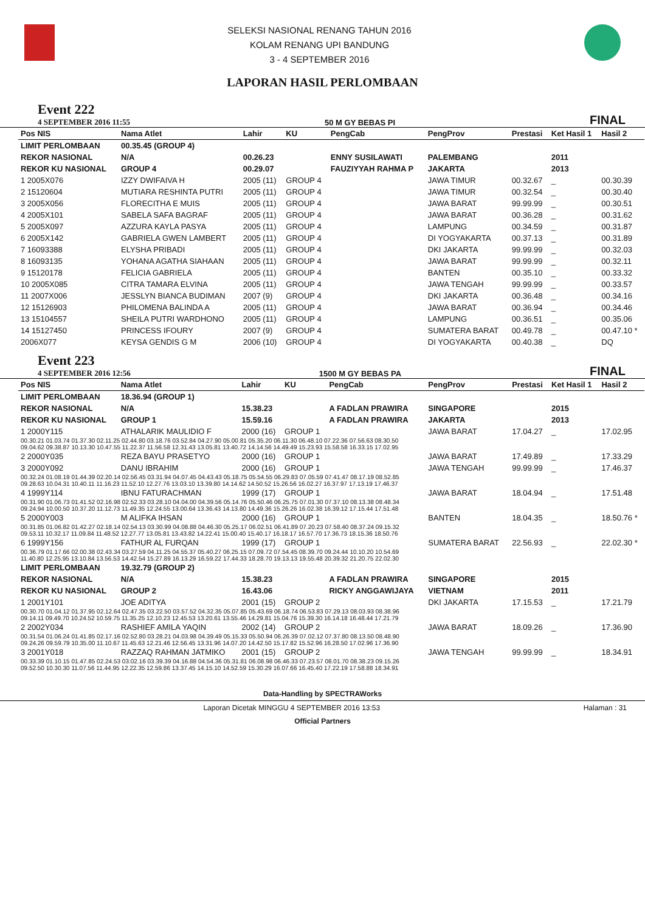SELEKSI NASIONAL RENANG TAHUN 2016
KOLAM RENANG UPI BANDUNG
3 - 4 SEPTEMBER 2016
LAPORAN HASIL PERLOMBAAN
Event 222
4 SEPTEMBER 2016 11:55
50 M GY BEBAS PI FINAL
| Pos NIS | Nama Atlet | Lahir | KU | PengCab | PengProv | Prestasi | Ket Hasil 1 | Hasil 2 |
| --- | --- | --- | --- | --- | --- | --- | --- | --- |
| LIMIT PERLOMBAAN | 00.35.45 (GROUP 4) | | | | | | | |
| REKOR NASIONAL | N/A | 00.26.23 | | ENNY SUSILAWATI | PALEMBANG | | 2011 | |
| REKOR KU NASIONAL | GROUP 4 | 00.29.07 | | FAUZIYYAH RAHMA P | JAKARTA | | 2013 | |
| 1 2005X076 | IZZY DWIFAIVA H | 2005 (11) | GROUP 4 | | JAWA TIMUR | 00.32.67 | _ | 00.30.39 |
| 2 15120604 | MUTIARA RESHINTA PUTRI | 2005 (11) | GROUP 4 | | JAWA TIMUR | 00.32.54 | _ | 00.30.40 |
| 3 2005X056 | FLORECITHA E MUIS | 2005 (11) | GROUP 4 | | JAWA BARAT | 99.99.99 | _ | 00.30.51 |
| 4 2005X101 | SABELA SAFA BAGRAF | 2005 (11) | GROUP 4 | | JAWA BARAT | 00.36.28 | _ | 00.31.62 |
| 5 2005X097 | AZZURA KAYLA PASYA | 2005 (11) | GROUP 4 | | LAMPUNG | 00.34.59 | _ | 00.31.87 |
| 6 2005X142 | GABRIELA GWEN LAMBERT | 2005 (11) | GROUP 4 | | DI YOGYAKARTA | 00.37.13 | _ | 00.31.89 |
| 7 16093388 | ELYSHA PRIBADI | 2005 (11) | GROUP 4 | | DKI JAKARTA | 99.99.99 | _ | 00.32.03 |
| 8 16093135 | YOHANA AGATHA SIAHAAN | 2005 (11) | GROUP 4 | | JAWA BARAT | 99.99.99 | _ | 00.32.11 |
| 9 15120178 | FELICIA GABRIELA | 2005 (11) | GROUP 4 | | BANTEN | 00.35.10 | _ | 00.33.32 |
| 10 2005X085 | CITRA TAMARA ELVINA | 2005 (11) | GROUP 4 | | JAWA TENGAH | 99.99.99 | _ | 00.33.57 |
| 11 2007X006 | JESSLYN BIANCA BUDIMAN | 2007 (9) | GROUP 4 | | DKI JAKARTA | 00.36.48 | _ | 00.34.16 |
| 12 15126903 | PHILOMENA BALINDA A | 2005 (11) | GROUP 4 | | JAWA BARAT | 00.36.94 | _ | 00.34.46 |
| 13 15104557 | SHEILA PUTRI WARDHONO | 2005 (11) | GROUP 4 | | LAMPUNG | 00.36.51 | _ | 00.35.06 |
| 14 15127450 | PRINCESS IFOURY | 2007 (9) | GROUP 4 | | SUMATERA BARAT | 00.49.78 | _ | 00.47.10 * |
| 2006X077 | KEYSA GENDIS G M | 2006 (10) | GROUP 4 | | DI YOGYAKARTA | 00.40.38 | _ | DQ |
Event 223
4 SEPTEMBER 2016 12:56
1500 M GY BEBAS PA FINAL
| Pos NIS | Nama Atlet | Lahir | KU | PengCab | PengProv | Prestasi | Ket Hasil 1 | Hasil 2 |
| --- | --- | --- | --- | --- | --- | --- | --- | --- |
| LIMIT PERLOMBAAN | 18.36.94 (GROUP 1) | | | | | | | |
| REKOR NASIONAL | N/A | 15.38.23 | | A FADLAN PRAWIRA | SINGAPORE | | 2015 | |
| REKOR KU NASIONAL | GROUP 1 | 15.59.16 | | A FADLAN PRAWIRA | JAKARTA | | 2013 | |
| 1 2000Y115 | ATHALARIK MAULIDIO F | 2000 (16) | GROUP 1 | | JAWA BARAT | 17.04.27 | _ | 17.02.95 |
| 00.30.21 01.03.74 01.37.30 02.11.25 02.44.80 03.18.76 03.52.84 04.27.90 05.00.81 05.35.20 06.11.30 06.48.10 07.22.36 07.56.63 08.30.50 09.04.62 09.38.87 10.13.30 10.47.55 11.22.37 11.56.58 12.31.43 13.05.81 13.40.72 14.14.56 14.49.49 15.23.93 15.58.58 16.33.15 17.02.95 | | | | | | | | |
| 2 2000Y035 | REZA BAYU PRASETYO | 2000 (16) | GROUP 1 | | JAWA BARAT | 17.49.89 | _ | 17.33.29 |
| 3 2000Y092 | DANU IBRAHIM | 2000 (16) | GROUP 1 | | JAWA TENGAH | 99.99.99 | _ | 17.46.37 |
| 00.32.24 01.08.19 01.44.39 02.20.14 02.56.45 03.31.94 04.07.45 04.43.43 05.18.75 05.54.55 06.29.83 07.05.59 07.41.47 08.17.19 08.52.85 09.28.63 10.04.31 10.40.11 11.16.23 11.52.10 12.27.76 13.03.10 13.39.80 14.14.62 14.50.52 15.26.56 16.02.27 16.37.97 17.13.19 17.46.37 | | | | | | | | |
| 4 1999Y114 | IBNU FATURACHMAN | 1999 (17) | GROUP 1 | | JAWA BARAT | 18.04.94 | _ | 17.51.48 |
| 00.31.90 01.06.73 01.41.52 02.16.98 02.52.33 03.28.10 04.04.00 04.39.56 05.14.76 05.50.46 06.25.75 07.01.30 07.37.10 08.13.38 08.48.34 09.24.94 10.00.50 10.37.20 11.12.73 11.49.35 12.24.55 13.00.64 13.36.43 14.13.80 14.49.36 15.26.26 16.02.38 16.39.12 17.15.44 17.51.48 | | | | | | | | |
| 5 2000Y003 | M ALIFKA IHSAN | 2000 (16) | GROUP 1 | | BANTEN | 18.04.35 | _ | 18.50.76 * |
| 00.31.85 01.06.82 01.42.27 02.18.14 02.54.13 03.30.99 04.08.88 04.46.30 05.25.17 06.02.51 06.41.89 07.20.23 07.58.40 08.37.24 09.15.32 09.53.11 10.32.17 11.09.84 11.48.52 12.27.77 13.05.81 13.43.82 14.22.41 15.00.40 15.40.17 16.18.17 16.57.70 17.36.73 18.15.36 18.50.76 | | | | | | | | |
| 6 1999Y156 | FATHUR AL FURQAN | 1999 (17) | GROUP 1 | | SUMATERA BARAT | 22.56.93 | _ | 22.02.30 * |
| 00.36.79 01.17.66 02.00.38 02.43.34 03.27.59 04.11.25 04.55.37 05.40.27 06.25.15 07.09.72 07.54.45 08.39.70 09.24.44 10.10.20 10.54.69 11.40.80 12.25.95 13.10.84 13.56.53 14.42.54 15.27.89 16.13.29 16.59.22 17.44.33 18.28.70 19.13.13 19.55.48 20.39.32 21.20.75 22.02.30 | | | | | | | | |
| LIMIT PERLOMBAAN | 19.32.79 (GROUP 2) | | | | | | | |
| REKOR NASIONAL | N/A | 15.38.23 | | A FADLAN PRAWIRA | SINGAPORE | | 2015 | |
| REKOR KU NASIONAL | GROUP 2 | 16.43.06 | | RICKY ANGGAWIJAYA | VIETNAM | | 2011 | |
| 1 2001Y101 | JOE ADITYA | 2001 (15) | GROUP 2 | | DKI JAKARTA | 17.15.53 | _ | 17.21.79 |
| 00.30.70 01.04.12 01.37.95 02.12.64 02.47.35 03.22.50 03.57.52 04.32.35 05.07.85 05.43.69 06.18.74 06.53.83 07.29.13 08.03.93 08.38.96 09.14.11 09.49.70 10.24.52 10.59.75 11.35.25 12.10.23 12.45.53 13.20.61 13.55.46 14.29.81 15.04.76 15.39.30 16.14.18 16.48.44 17.21.79 | | | | | | | | |
| 2 2002Y034 | RASHIEF AMILA YAQIN | 2002 (14) | GROUP 2 | | JAWA BARAT | 18.09.26 | _ | 17.36.90 |
| 00.31.54 01.06.24 01.41.85 02.17.16 02.52.80 03.28.21 04.03.98 04.39.49 05.15.33 05.50.94 06.26.39 07.02.12 07.37.80 08.13.50 08.48.90 09.24.26 09.59.79 10.35.00 11.10.67 11.45.63 12.21.46 12.56.45 13.31.96 14.07.20 14.42.50 15.17.82 15.52.96 16.28.50 17.02.96 17.36.90 | | | | | | | | |
| 3 2001Y018 | RAZZAQ RAHMAN JATMIKO | 2001 (15) | GROUP 2 | | JAWA TENGAH | 99.99.99 | _ | 18.34.91 |
| 00.33.39 01.10.15 01.47.85 02.24.53 03.02.16 03.39.39 04.16.88 04.54.36 05.31.81 06.08.98 06.46.33 07.23.57 08.01.70 08.38.23 09.15.26 09.52.50 10.30.30 11.07.56 11.44.95 12.22.35 12.59.86 13.37.45 14.15.10 14.52.59 15.30.29 16.07.66 16.45.40 17.22.19 17.58.88 18.34.91 | | | | | | | | |
Data-Handling by SPECTRAWorks
Laporan Dicetak MINGGU 4 SEPTEMBER 2016 13:53 Halaman : 31
Official Partners